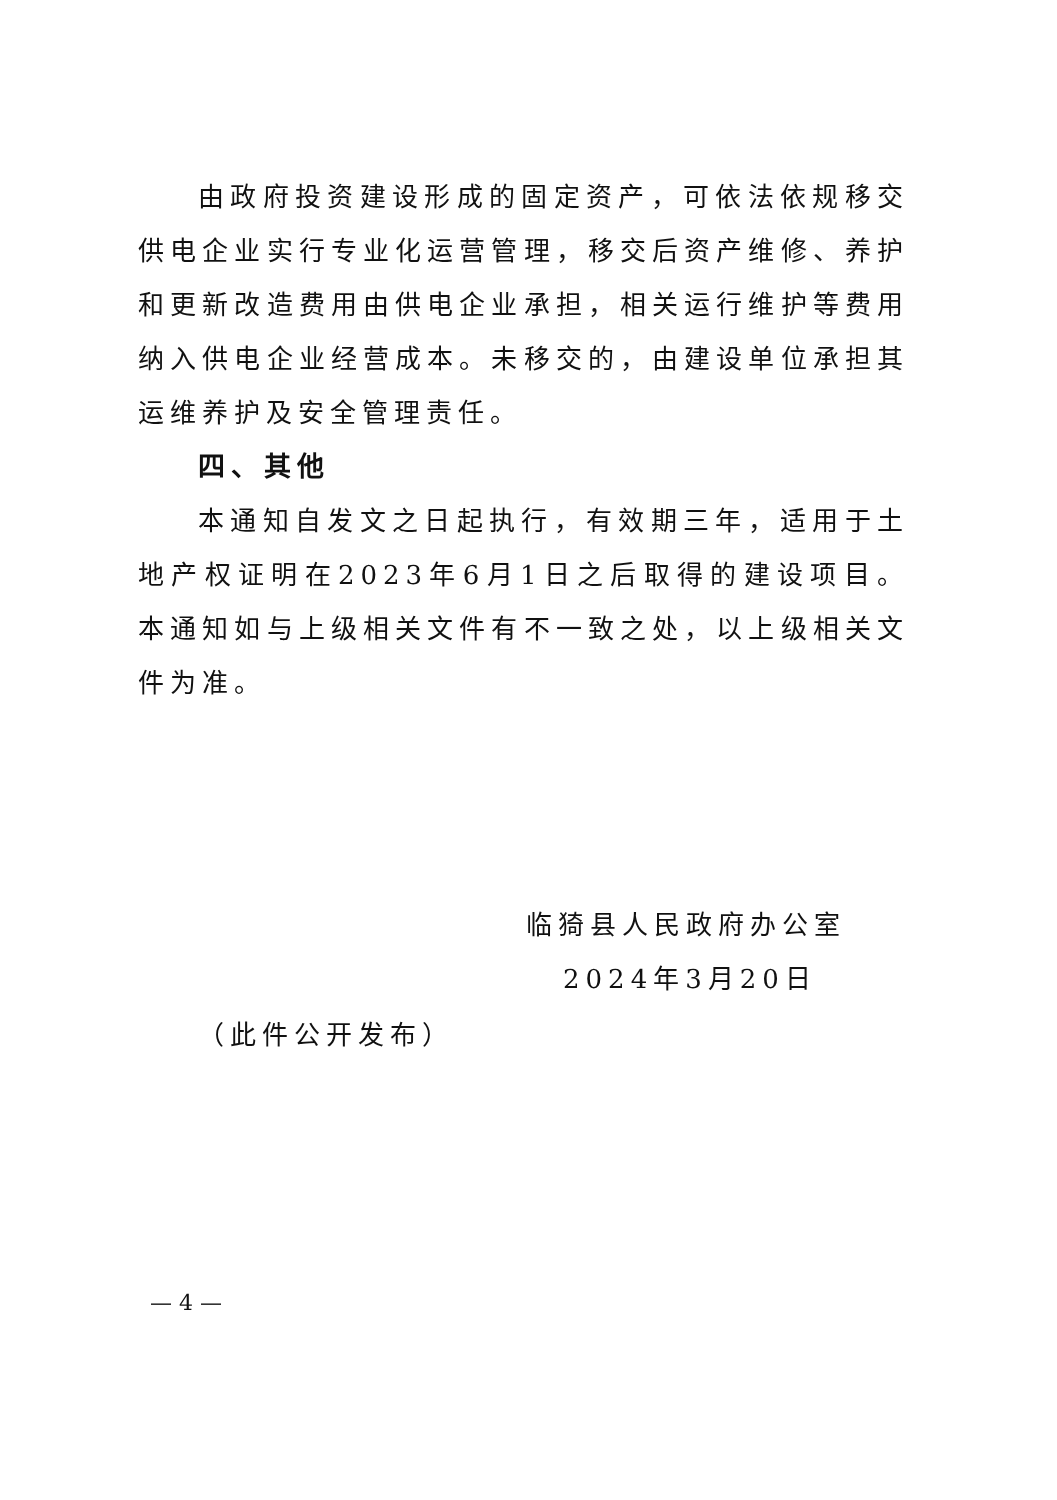由政府投资建设形成的固定资产，可依法依规移交供电企业实行专业化运营管理，移交后资产维修、养护和更新改造费用由供电企业承担，相关运行维护等费用纳入供电企业经营成本。未移交的，由建设单位承担其运维养护及安全管理责任。
四、其他
本通知自发文之日起执行，有效期三年，适用于土地产权证明在2023年6月1日之后取得的建设项目。本通知如与上级相关文件有不一致之处，以上级相关文件为准。
临猗县人民政府办公室
2024年3月20日
（此件公开发布）
— 4 —